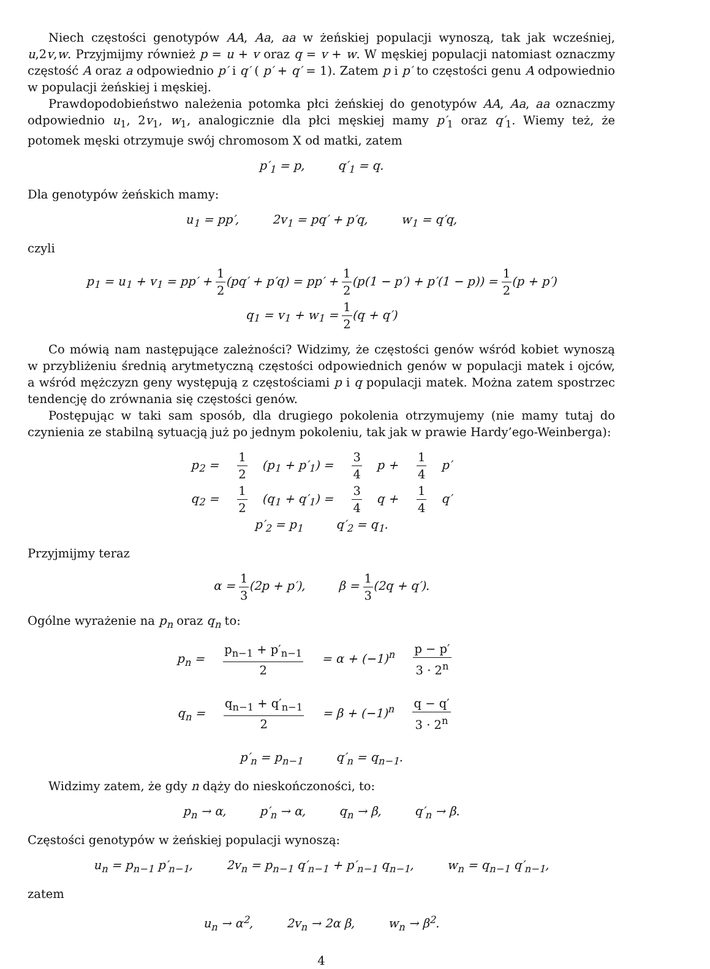Niech częstości genotypów AA, Aa, aa w żeńskiej populacji wynoszą, tak jak wcześniej, u,2v,w. Przyjmijmy również p = u + v oraz q = v + w. W męskiej populacji natomiast oznaczmy częstość A oraz a odpowiednio p′ i q′ ( p′ + q′ = 1). Zatem p i p′ to częstości genu A odpowiednio w populacji żeńskiej i męskiej.
Prawdopodobieństwo należenia potomka płci żeńskiej do genotypów AA, Aa, aa oznaczmy odpowiednio u<sub>1</sub>, 2v<sub>1</sub>, w<sub>1</sub>, analogicznie dla płci męskiej mamy p′<sub>1</sub> oraz q′<sub>1</sub>. Wiemy też, że potomek męski otrzymuje swój chromosom X od matki, zatem
p′<sub>1</sub> = p, q′<sub>1</sub> = q.
Dla genotypów żeńskich mamy:
u<sub>1</sub> = pp′, 2v<sub>1</sub> = pq′ + p′q, w<sub>1</sub> = q′q,
czyli
p<sub>1</sub> = u<sub>1</sub> + v<sub>1</sub> = pp′ + 1 2(pq′ + p′q) = pp′ + 1 2(p(1 − p′) + p′(1 − p)) = 1 2(p + p′)
q<sub>1</sub> = v<sub>1</sub> + w<sub>1</sub> = 1 2(q + q′)
Co mówią nam następujące zależności? Widzimy, że częstości genów wśród kobiet wynoszą w przybliżeniu średnią arytmetyczną częstości odpowiednich genów w populacji matek i ojców, a wśród mężczyzn geny występują z częstościami p i q populacji matek. Można zatem spostrzec tendencję do zrównania się częstości genów.
Postępując w taki sam sposób, dla drugiego pokolenia otrzymujemy (nie mamy tutaj do czynienia ze stabilną sytuacją już po jednym pokoleniu, tak jak w prawie Hardy’ego-Weinberga):
p<sub>2</sub> = 1 2 (p<sub>1</sub> + p′<sub>1</sub>) = 3 4 p + 1 4 p′
q<sub>2</sub> = 1 2 (q<sub>1</sub> + q′<sub>1</sub>) = 3 4 q + 1 4 q′
p′<sub>2</sub> = p<sub>1</sub> q′<sub>2</sub> = q<sub>1</sub>.
Przyjmijmy teraz
α = 1 3(2p + p′), β = 1 3(2q + q′).
Ogólne wyrażenie na p<sub>n</sub> oraz q<sub>n</sub> to:
p<sub>n</sub> = p<sub>n−1</sub> + p′<sub>n−1</sub> 2 = α + (−1)<sup>n</sup> p − p′ 3 · 2<sup>n</sup>
q<sub>n</sub> = q<sub>n−1</sub> + q′<sub>n−1</sub> 2 = β + (−1)<sup>n</sup> q − q′ 3 · 2<sup>n</sup>
p′<sub>n</sub> = p<sub>n−1</sub> q′<sub>n</sub> = q<sub>n−1</sub>.
Widzimy zatem, że gdy n dąży do nieskończoności, to:
p<sub>n</sub> → α, p′<sub>n</sub> → α, q<sub>n</sub> → β, q′<sub>n</sub> → β.
Częstości genotypów w żeńskiej populacji wynoszą:
u<sub>n</sub> = p<sub>n−1</sub> p′<sub>n−1</sub>, 2v<sub>n</sub> = p<sub>n−1</sub> q′<sub>n−1</sub> + p′<sub>n−1</sub> q<sub>n−1</sub>, w<sub>n</sub> = q<sub>n−1</sub> q′<sub>n−1</sub>,
zatem
u<sub>n</sub> → α<sup>2</sup>, 2v<sub>n</sub> → 2α β, w<sub>n</sub> → β<sup>2</sup>.
4